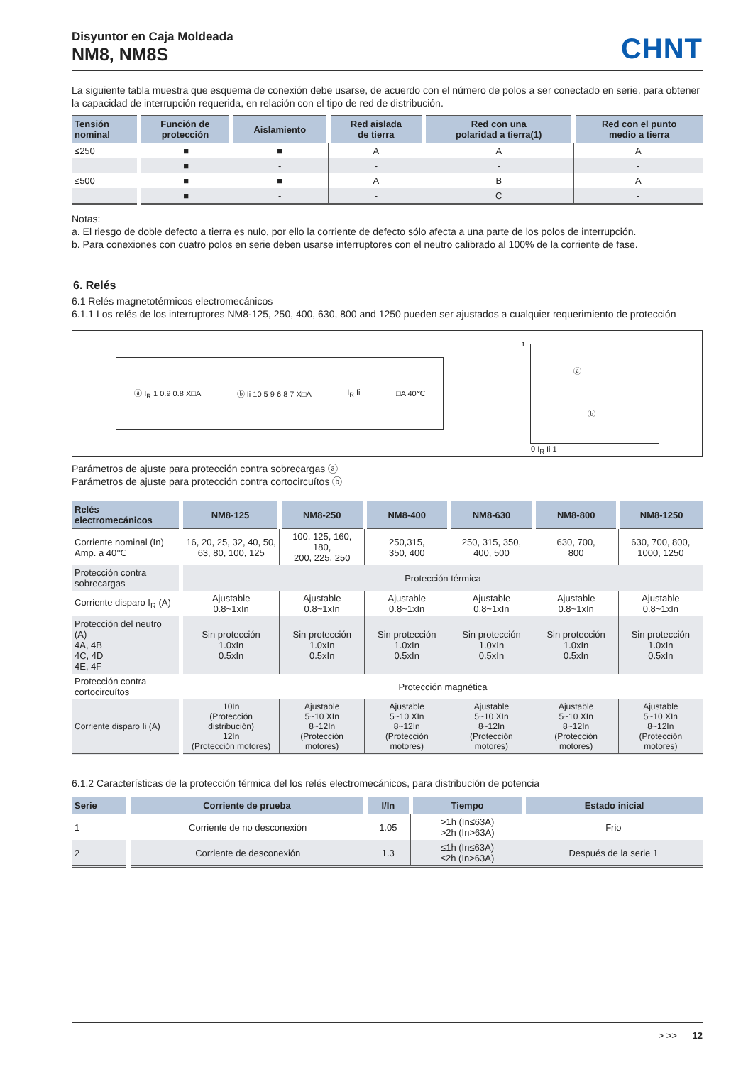Disyuntor en Caja Moldeada
NM8, NM8S
CHNT
La siguiente tabla muestra que esquema de conexión debe usarse, de acuerdo con el número de polos a ser conectado en serie, para obtener la capacidad de interrupción requerida, en relación con el tipo de red de distribución.
| Tensión nominal | Función de protección | Aislamiento | Red aislada de tierra | Red con una polaridad a tierra(1) | Red con el punto medio a tierra |
| --- | --- | --- | --- | --- | --- |
| ≤250 | ■ | ■ | A | A | A |
| | ■ | - | - | - | - |
| ≤500 | ■ | ■ | A | B | A |
| | ■ | - | - | C | - |
Notas:
a. El riesgo de doble defecto a tierra es nulo, por ello la corriente de defecto sólo afecta a una parte de los polos de interrupción.
b. Para conexiones con cuatro polos en serie deben usarse interruptores con el neutro calibrado al 100% de la corriente de fase.
6. Relés
6.1 Relés magnetotérmicos electromecánicos
6.1.1 Los relés de los interruptores NM8-125, 250, 400, 630, 800 and 1250 pueden ser ajustados a cualquier requerimiento de protección
ⓐ I<sub>R</sub> 1 0.9 0.8 X□A ⓑ Ii 10 5 9 6 8 7 X□A I<sub>R</sub> Ii □A 40℃
t
ⓐ
ⓑ
0 I<sub>R</sub> Ii 1
Parámetros de ajuste para protección contra sobrecargas ⓐ
Parámetros de ajuste para protección contra cortocircuítos ⓑ
| Relés electromecánicos | NM8-125 | NM8-250 | NM8-400 | NM8-630 | NM8-800 | NM8-1250 |
| --- | --- | --- | --- | --- | --- | --- |
| Corriente nominal (In) Amp. a 40℃ | 16, 20, 25, 32, 40, 50, 63, 80, 100, 125 | 100, 125, 160, 180, 200, 225, 250 | 250,315, 350, 400 | 250, 315, 350, 400, 500 | 630, 700, 800 | 630, 700, 800, 1000, 1250 |
| Protección contra sobrecargas | Protección térmica | | | | | |
| Corriente disparo I<sub>R</sub> (A) | Ajustable 0.8~1xIn | Ajustable 0.8~1xIn | Ajustable 0.8~1xIn | Ajustable 0.8~1xIn | Ajustable 0.8~1xIn | Ajustable 0.8~1xIn |
| Protección del neutro (A) 4A, 4B 4C, 4D 4E, 4F | Sin protección 1.0xIn 0.5xIn | Sin protección 1.0xIn 0.5xIn | Sin protección 1.0xIn 0.5xIn | Sin protección 1.0xIn 0.5xIn | Sin protección 1.0xIn 0.5xIn | Sin protección 1.0xIn 0.5xIn |
| Protección contra cortocircuítos | Protección magnética | | | | | |
| Corriente disparo Ii (A) | 10In (Protección distribución) 12In (Protección motores) | Ajustable 5~10 XIn 8~12In (Protección motores) | Ajustable 5~10 XIn 8~12In (Protección motores) | Ajustable 5~10 XIn 8~12In (Protección motores) | Ajustable 5~10 XIn 8~12In (Protección motores) | Ajustable 5~10 XIn 8~12In (Protección motores) |
6.1.2 Características de la protección térmica del los relés electromecánicos, para distribución de potencia
| Serie | Corriente de prueba | I/In | Tiempo | Estado inicial |
| --- | --- | --- | --- | --- |
| 1 | Corriente de no desconexión | 1.05 | >1h (In≤63A) >2h (In>63A) | Frio |
| 2 | Corriente de desconexión | 1.3 | ≤1h (In≤63A) ≤2h (In>63A) | Después de la serie 1 |
> >> 12